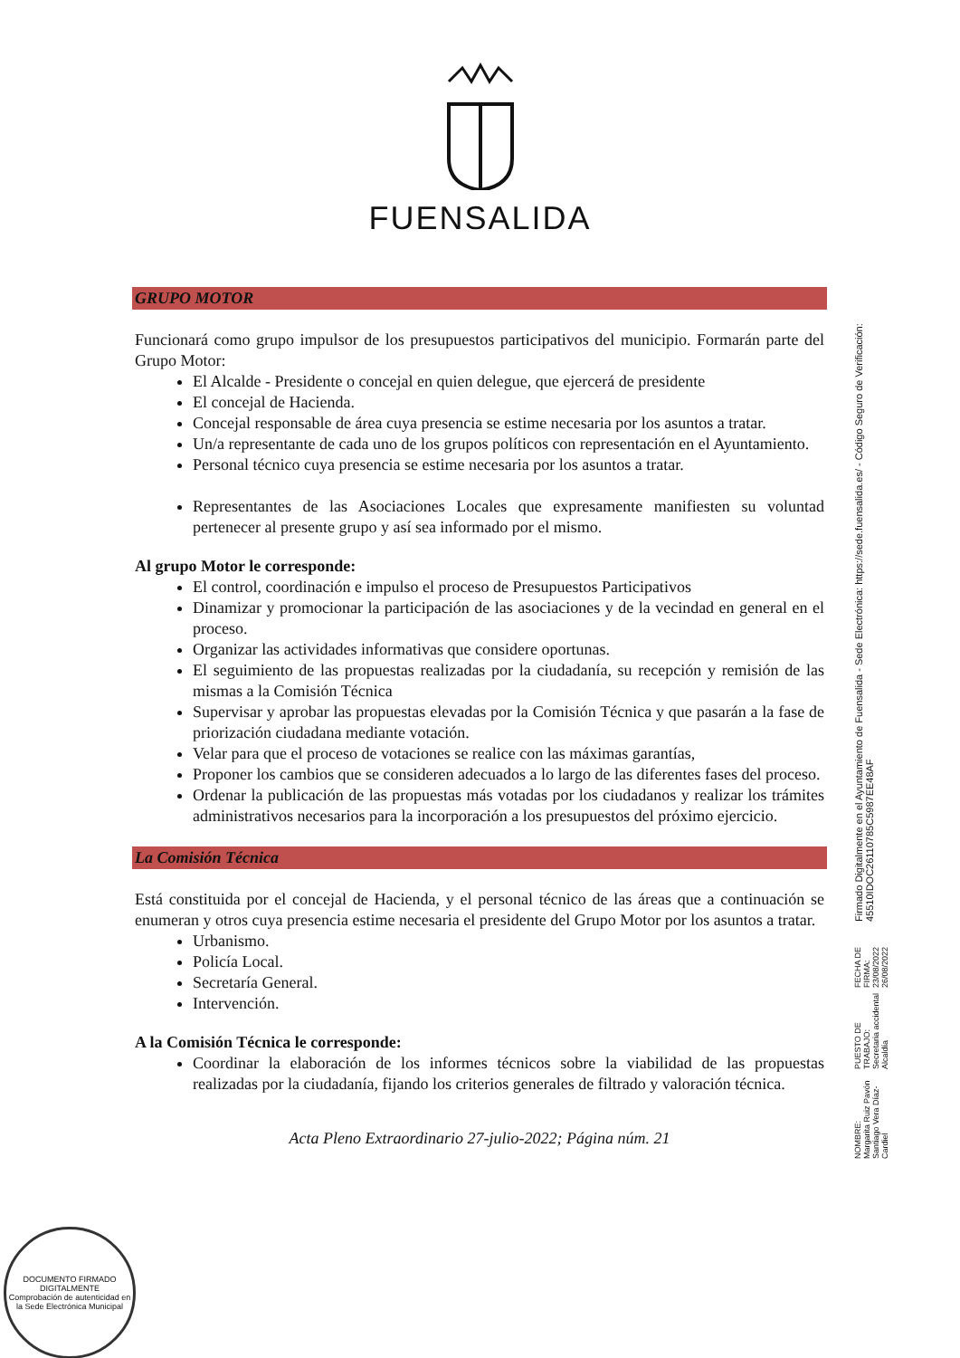FUENSALIDA
GRUPO MOTOR
Funcionará como grupo impulsor de los presupuestos participativos del municipio. Formarán parte del Grupo Motor:
El Alcalde - Presidente o concejal en quien delegue, que ejercerá de presidente
El concejal de Hacienda.
Concejal responsable de área cuya presencia se estime necesaria por los asuntos a tratar.
Un/a representante de cada uno de los grupos políticos con representación en el Ayuntamiento.
Personal técnico cuya presencia se estime necesaria por los asuntos a tratar.
Representantes de las Asociaciones Locales que expresamente manifiesten su voluntad pertenecer al presente grupo y así sea informado por el mismo.
Al grupo Motor le corresponde:
El control, coordinación e impulso el proceso de Presupuestos Participativos
Dinamizar y promocionar la participación de las asociaciones y de la vecindad en general en el proceso.
Organizar las actividades informativas que considere oportunas.
El seguimiento de las propuestas realizadas por la ciudadanía, su recepción y remisión de las mismas a la Comisión Técnica
Supervisar y aprobar las propuestas elevadas por la Comisión Técnica y que pasarán a la fase de priorización ciudadana mediante votación.
Velar para que el proceso de votaciones se realice con las máximas garantías,
Proponer los cambios que se consideren adecuados a lo largo de las diferentes fases del proceso.
Ordenar la publicación de las propuestas más votadas por los ciudadanos y realizar los trámites administrativos necesarios para la incorporación a los presupuestos del próximo ejercicio.
La Comisión Técnica
Está constituida por el concejal de Hacienda, y el personal técnico de las áreas que a continuación se enumeran y otros cuya presencia estime necesaria el presidente del Grupo Motor por los asuntos a tratar.
Urbanismo.
Policía Local.
Secretaría General.
Intervención.
A la Comisión Técnica le corresponde:
Coordinar la elaboración de los informes técnicos sobre la viabilidad de las propuestas realizadas por la ciudadanía, fijando los criterios generales de filtrado y valoración técnica.
Acta Pleno Extraordinario 27-julio-2022; Página núm. 21
NOMBRE:
Margarita Ruiz Pavón
Santiago Vera Díaz-Cardiel
PUESTO DE TRABAJO:
Secretaria accidental
Alcaldía
FECHA DE FIRMA:
23/08/2022
26/08/2022
Firmado Digitalmente en el Ayuntamiento de Fuensalida - Sede Electrónica: https://sede.fuensalida.es/ - Código Seguro de Verificación: 45510IDOC26110785C5987EE48AF
DOCUMENTO FIRMADO DIGITALMENTE
Comprobación de autenticidad en la Sede Electrónica Municipal